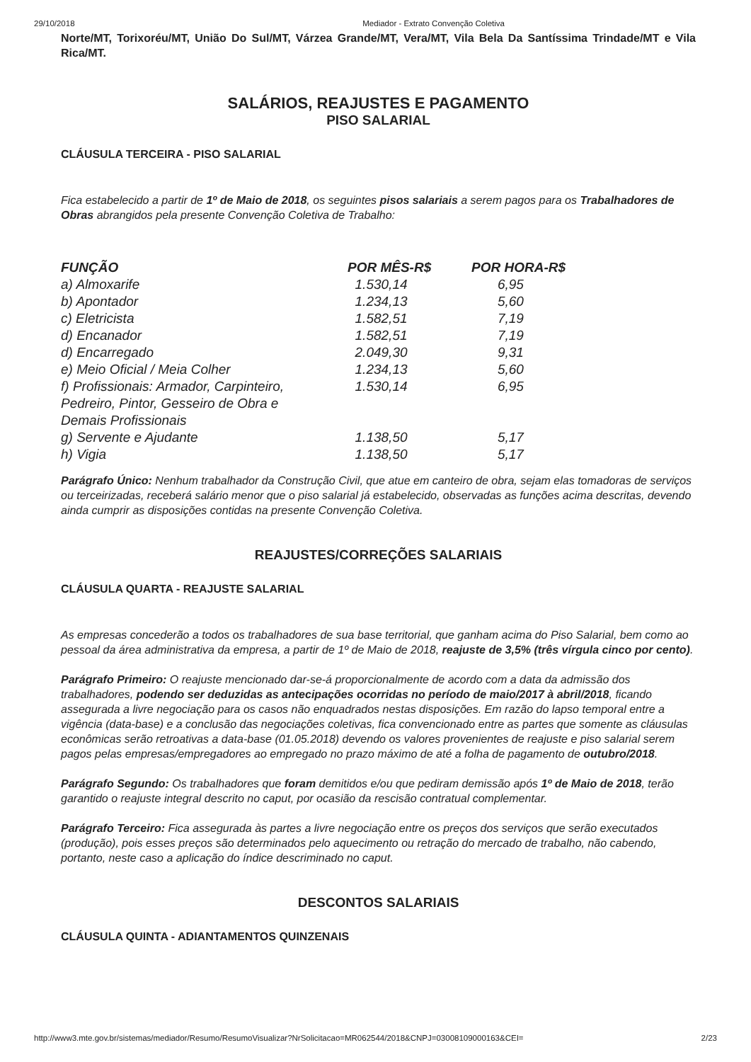29/10/2018 Mediador - Extrato Convenção Coletiva
Norte/MT, Torixoréu/MT, União Do Sul/MT, Várzea Grande/MT, Vera/MT, Vila Bela Da Santíssima Trindade/MT e Vila Rica/MT.
SALÁRIOS, REAJUSTES E PAGAMENTO
PISO SALARIAL
CLÁUSULA TERCEIRA - PISO SALARIAL
Fica estabelecido a partir de 1º de Maio de 2018, os seguintes pisos salariais a serem pagos para os Trabalhadores de Obras abrangidos pela presente Convenção Coletiva de Trabalho:
| FUNÇÃO | POR MÊS-R$ | POR HORA-R$ |
| --- | --- | --- |
| a) Almoxarife | 1.530,14 | 6,95 |
| b) Apontador | 1.234,13 | 5,60 |
| c) Eletricista | 1.582,51 | 7,19 |
| d) Encanador | 1.582,51 | 7,19 |
| d) Encarregado | 2.049,30 | 9,31 |
| e) Meio Oficial / Meia Colher | 1.234,13 | 5,60 |
| f) Profissionais: Armador, Carpinteiro, Pedreiro, Pintor, Gesseiro de Obra e Demais Profissionais | 1.530,14 | 6,95 |
| g) Servente e Ajudante | 1.138,50 | 5,17 |
| h) Vigia | 1.138,50 | 5,17 |
Parágrafo Único: Nenhum trabalhador da Construção Civil, que atue em canteiro de obra, sejam elas tomadoras de serviços ou terceirizadas, receberá salário menor que o piso salarial já estabelecido, observadas as funções acima descritas, devendo ainda cumprir as disposições contidas na presente Convenção Coletiva.
REAJUSTES/CORREÇÕES SALARIAIS
CLÁUSULA QUARTA - REAJUSTE SALARIAL
As empresas concederão a todos os trabalhadores de sua base territorial, que ganham acima do Piso Salarial, bem como ao pessoal da área administrativa da empresa, a partir de 1º de Maio de 2018, reajuste de 3,5% (três vírgula cinco por cento).
Parágrafo Primeiro: O reajuste mencionado dar-se-á proporcionalmente de acordo com a data da admissão dos trabalhadores, podendo ser deduzidas as antecipações ocorridas no período de maio/2017 à abril/2018, ficando assegurada a livre negociação para os casos não enquadrados nestas disposições. Em razão do lapso temporal entre a vigência (data-base) e a conclusão das negociações coletivas, fica convencionado entre as partes que somente as cláusulas econômicas serão retroativas a data-base (01.05.2018) devendo os valores provenientes de reajuste e piso salarial serem pagos pelas empresas/empregadores ao empregado no prazo máximo de até a folha de pagamento de outubro/2018.
Parágrafo Segundo: Os trabalhadores que foram demitidos e/ou que pediram demissão após 1º de Maio de 2018, terão garantido o reajuste integral descrito no caput, por ocasião da rescisão contratual complementar.
Parágrafo Terceiro: Fica assegurada às partes a livre negociação entre os preços dos serviços que serão executados (produção), pois esses preços são determinados pelo aquecimento ou retração do mercado de trabalho, não cabendo, portanto, neste caso a aplicação do índice descriminado no caput.
DESCONTOS SALARIAIS
CLÁUSULA QUINTA - ADIANTAMENTOS QUINZENAIS
http://www3.mte.gov.br/sistemas/mediador/Resumo/ResumoVisualizar?NrSolicitacao=MR062544/2018&CNPJ=03008109000163&CEI= 2/23